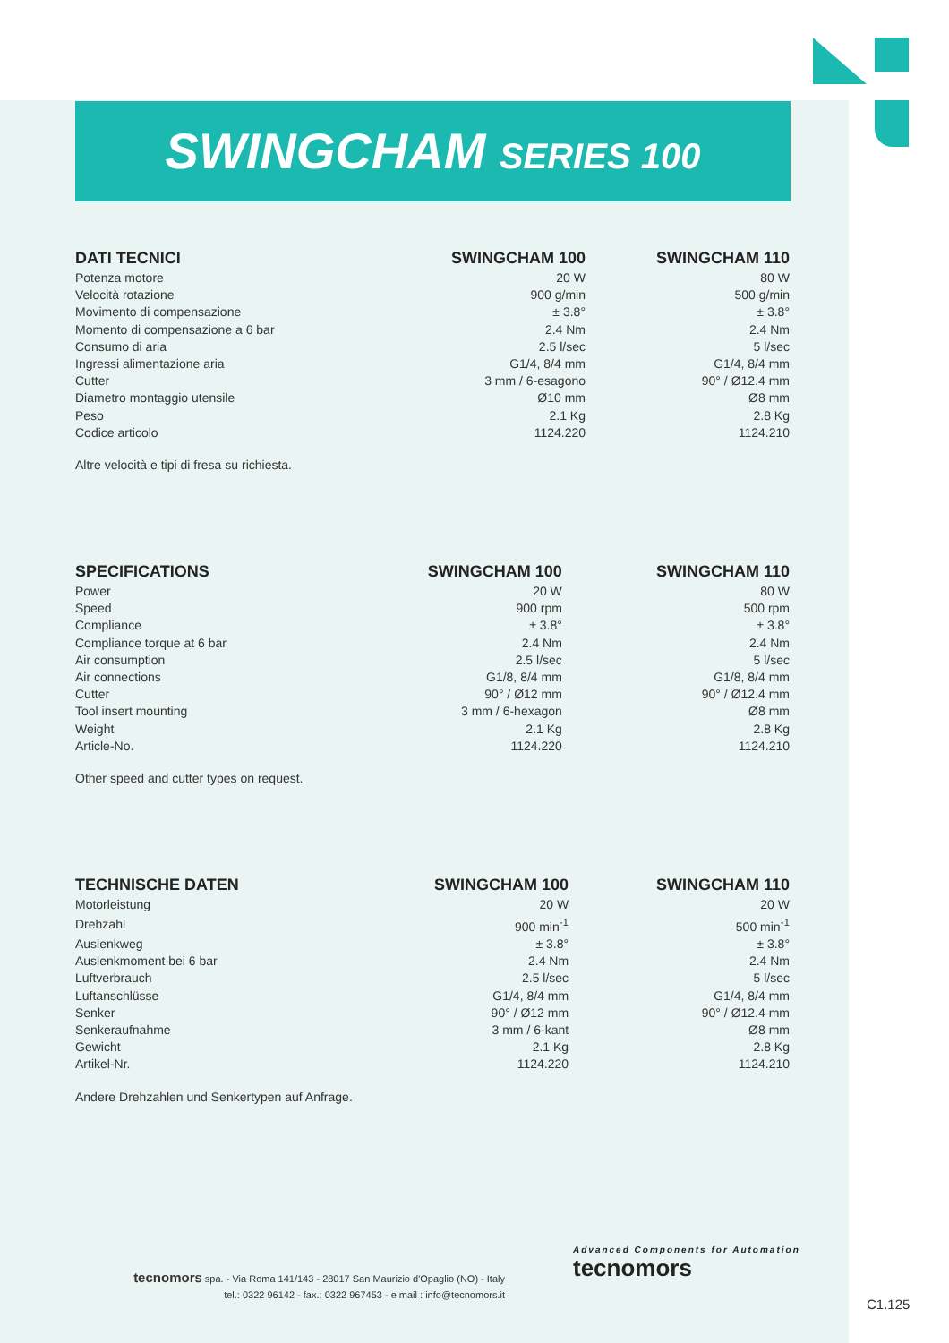SWINGCHAM SERIES 100
| DATI TECNICI | SWINGCHAM 100 | SWINGCHAM 110 |
| --- | --- | --- |
| Potenza motore | 20 W | 80 W |
| Velocità rotazione | 900 g/min | 500 g/min |
| Movimento di compensazione | ± 3.8° | ± 3.8° |
| Momento di compensazione a 6 bar | 2.4 Nm | 2.4 Nm |
| Consumo di aria | 2.5 l/sec | 5 l/sec |
| Ingressi alimentazione aria | G1/4, 8/4 mm | G1/4, 8/4 mm |
| Cutter | 3 mm / 6-esagono | 90° / Ø12.4 mm |
| Diametro montaggio utensile | Ø10 mm | Ø8 mm |
| Peso | 2.1 Kg | 2.8 Kg |
| Codice articolo | 1124.220 | 1124.210 |
Altre velocità e tipi di fresa su richiesta.
| SPECIFICATIONS | SWINGCHAM 100 | SWINGCHAM 110 |
| --- | --- | --- |
| Power | 20 W | 80 W |
| Speed | 900 rpm | 500 rpm |
| Compliance | ± 3.8° | ± 3.8° |
| Compliance torque at 6 bar | 2.4 Nm | 2.4 Nm |
| Air consumption | 2.5 l/sec | 5 l/sec |
| Air connections | G1/8, 8/4 mm | G1/8, 8/4 mm |
| Cutter | 90° / Ø12 mm | 90° / Ø12.4 mm |
| Tool insert mounting | 3 mm / 6-hexagon | Ø8 mm |
| Weight | 2.1 Kg | 2.8 Kg |
| Article-No. | 1124.220 | 1124.210 |
Other speed and cutter types on request.
| TECHNISCHE DATEN | SWINGCHAM 100 | SWINGCHAM 110 |
| --- | --- | --- |
| Motorleistung | 20 W | 20 W |
| Drehzahl | 900 min<sup>-1</sup> | 500 min<sup>-1</sup> |
| Auslenkweg | ± 3.8° | ± 3.8° |
| Auslenkmoment bei 6 bar | 2.4 Nm | 2.4 Nm |
| Luftverbrauch | 2.5 l/sec | 5 l/sec |
| Luftanschlüsse | G1/4, 8/4 mm | G1/4, 8/4 mm |
| Senker | 90° / Ø12 mm | 90° / Ø12.4 mm |
| Senkeraufnahme | 3 mm / 6-kant | Ø8 mm |
| Gewicht | 2.1 Kg | 2.8 Kg |
| Artikel-Nr. | 1124.220 | 1124.210 |
Andere Drehzahlen und Senkertypen auf Anfrage.
tecnomors spa. - Via Roma 141/143 - 28017 San Maurizio d'Opaglio (NO) - Italy
tel.: 0322 96142 - fax.: 0322 967453 - e mail : info@tecnomors.it
Advanced Components for Automation
tecnomors
C1.125